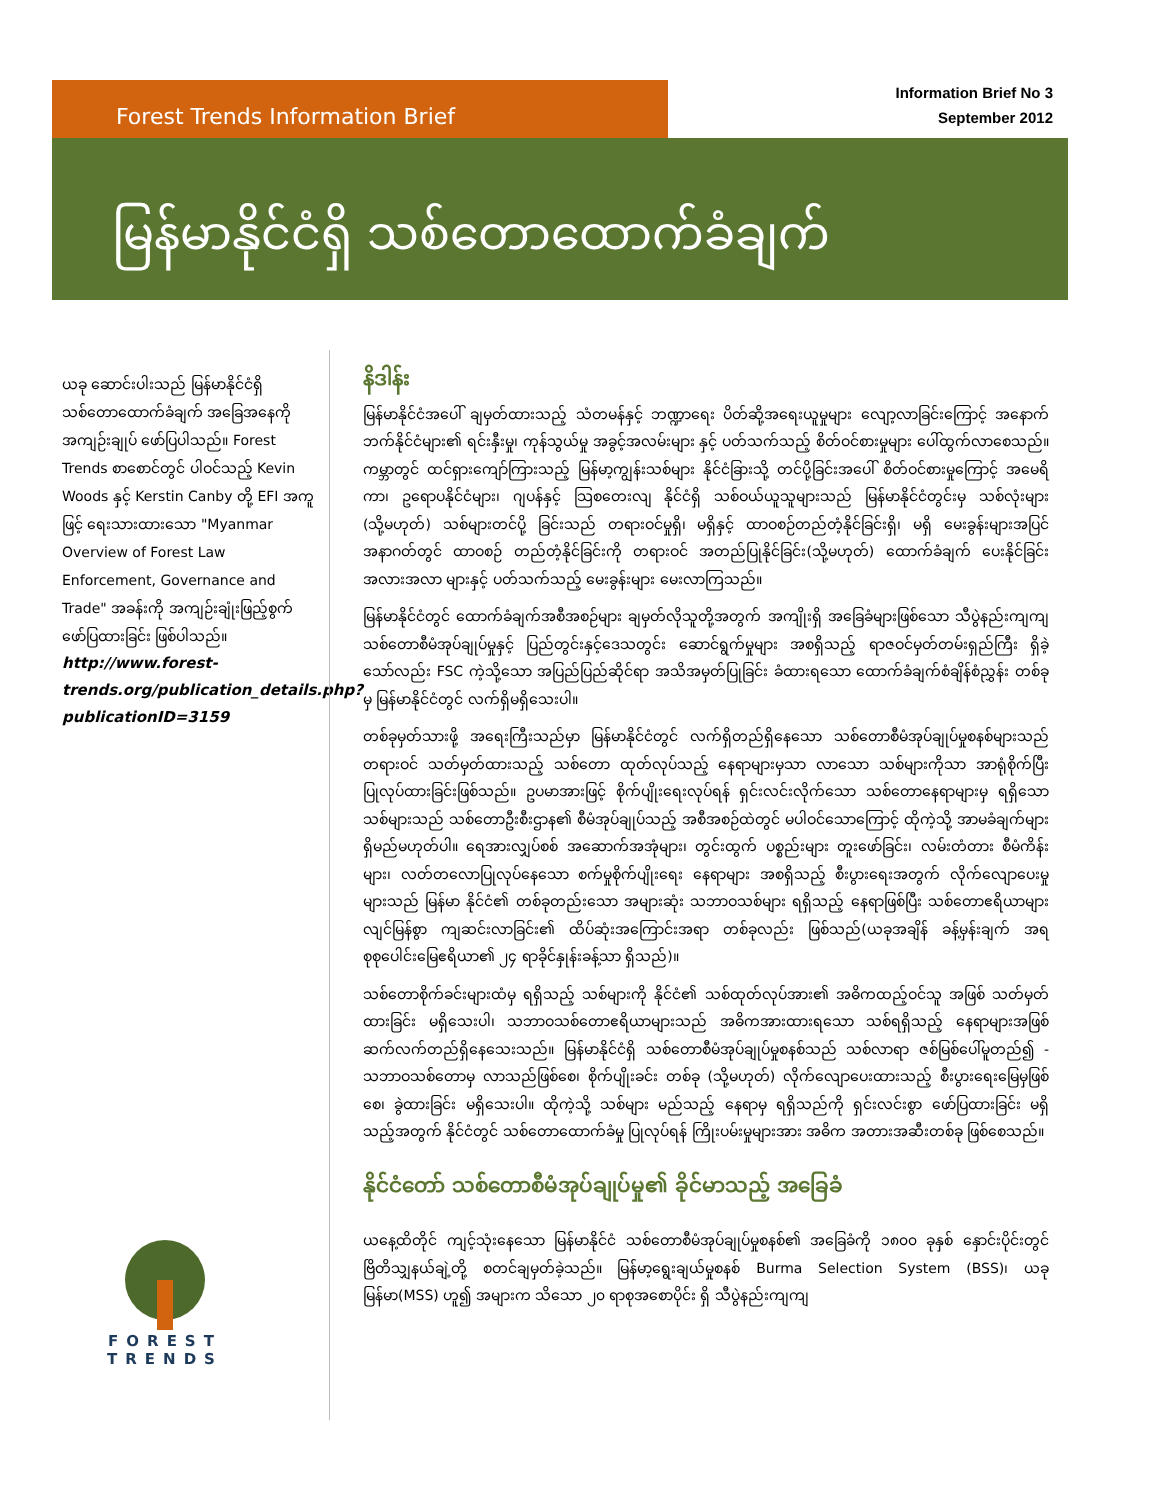Forest Trends Information Brief
Information Brief No 3
September 2012
မြန်မာနိုင်ငံရှိ သစ်တောထောက်ခံချက်
ယခု ဆောင်းပါးသည် မြန်မာနိုင်ငံရှိ သစ်တောထောက်ခံချက် အခြေအနေကို အကျဉ်းချုပ် ဖော်ပြပါသည်။ Forest Trends စာစောင်တွင် ပါဝင်သည့် Kevin Woods နှင့် Kerstin Canby တို့ EFI အကူဖြင့် ရေးသားထားသော "Myanmar Overview of Forest Law Enforcement, Governance and Trade" အခန်းကို အကျဉ်းချုံးဖြည့်စွက် ဖော်ပြထားခြင်း ဖြစ်ပါသည်။
http://www.forest-trends.org/publication_details.php?publicationID=3159
နိဒါန်း
မြန်မာနိုင်ငံအပေါ် ချမှတ်ထားသည့် သံတမန်နှင့် ဘဏ္ဍာရေး ပိတ်ဆို့အရေးယူမှုများ လျော့လာခြင်းကြောင့် အနောက်ဘက်နိုင်ငံများ၏ ရင်းနှီးမှု၊ ကုန်သွယ်မှု အခွင့်အလမ်းများ နှင့် ပတ်သက်သည့် စိတ်ဝင်စားမှုများ ပေါ်ထွက်လာစေသည်။ ကမ္ဘာတွင် ထင်ရှားကျော်ကြားသည့် မြန်မာ့ကျွန်းသစ်များ နိုင်ငံခြားသို့ တင်ပို့ခြင်းအပေါ် စိတ်ဝင်စားမှုကြောင့် အမေရိကာ၊ ဥရောပနိုင်ငံများ၊ ဂျပန်နှင့် သြစတေးလျ နိုင်ငံရှိ သစ်ဝယ်ယူသူများသည် မြန်မာနိုင်ငံတွင်းမှ သစ်လုံးများ (သို့မဟုတ်) သစ်များတင်ပို့ ခြင်းသည် တရားဝင်မှုရှိ၊ မရှိနှင့် ထာဝစဉ်တည်တံ့နိုင်ခြင်းရှိ၊ မရှိ မေးခွန်းများအပြင် အနာဂတ်တွင် ထာဝစဉ် တည်တံ့နိုင်ခြင်းကို တရားဝင် အတည်ပြုနိုင်ခြင်း(သို့မဟုတ်) ထောက်ခံချက် ပေးနိုင်ခြင်း အလားအလာ များနှင့် ပတ်သက်သည့် မေးခွန်းများ မေးလာကြသည်။
မြန်မာနိုင်ငံတွင် ထောက်ခံချက်အစီအစဉ်များ ချမှတ်လိုသူတို့အတွက် အကျိုးရှိ အခြေခံများဖြစ်သော သီပွဲနည်းကျကျ သစ်တောစီမံအုပ်ချုပ်မှုနှင့် ပြည်တွင်းနှင့်ဒေသတွင်း ဆောင်ရွက်မှုများ အစရှိသည့် ရာဇဝင်မှတ်တမ်းရှည်ကြီး ရှိခဲ့သော်လည်း FSC ကဲ့သို့သော အပြည်ပြည်ဆိုင်ရာ အသိအမှတ်ပြုခြင်း ခံထားရသော ထောက်ခံချက်စံချိန်စံညွှန်း တစ်ခုမှ မြန်မာနိုင်ငံတွင် လက်ရှိမရှိသေးပါ။
တစ်ခုမှတ်သားဖို့ အရေးကြီးသည်မှာ မြန်မာနိုင်ငံတွင် လက်ရှိတည်ရှိနေသော သစ်တောစီမံအုပ်ချုပ်မှုစနစ်များသည် တရားဝင် သတ်မှတ်ထားသည့် သစ်တော ထုတ်လုပ်သည့် နေရာများမှသာ လာသော သစ်များကိုသာ အာရုံစိုက်ပြီး ပြုလုပ်ထားခြင်းဖြစ်သည်။ ဥပမာအားဖြင့် စိုက်ပျိုးရေးလုပ်ရန် ရှင်းလင်းလိုက်သော သစ်တောနေရာများမှ ရရှိသော သစ်များသည် သစ်တောဦးစီးဌာန၏ စီမံအုပ်ချုပ်သည့် အစီအစဉ်ထဲတွင် မပါဝင်သောကြောင့် ထိုကဲ့သို့ အာမခံချက်များ ရှိမည်မဟုတ်ပါ။ ရေအားလျှပ်စစ် အဆောက်အအုံများ၊ တွင်းထွက် ပစ္စည်းများ တူးဖော်ခြင်း၊ လမ်းတံတား စီမံကိန်းများ၊ လတ်တလောပြုလုပ်နေသော စက်မှုစိုက်ပျိုးရေး နေရာများ အစရှိသည့် စီးပွားရေးအတွက် လိုက်လျောပေးမှုများသည် မြန်မာ နိုင်ငံ၏ တစ်ခုတည်းသော အများဆုံး သဘာဝသစ်များ ရရှိသည့် နေရာဖြစ်ပြီး သစ်တောဧရိယာများ လျင်မြန်စွာ ကျဆင်းလာခြင်း၏ ထိပ်ဆုံးအကြောင်းအရာ တစ်ခုလည်း ဖြစ်သည်(ယခုအချိန် ခန့်မှန်းချက် အရ စုစုပေါင်းမြေဧရိယာ၏ ၂၄ ရာခိုင်နှုန်းခန့်သာ ရှိသည်)။
သစ်တောစိုက်ခင်းများထံမှ ရရှိသည့် သစ်များကို နိုင်ငံ၏ သစ်ထုတ်လုပ်အား၏ အဓိကထည့်ဝင်သူ အဖြစ် သတ်မှတ်ထားခြင်း မရှိသေးပါ၊ သဘာဝသစ်တောဧရိယာများသည် အဓိကအားထားရသော သစ်ရရှိသည့် နေရာများအဖြစ် ဆက်လက်တည်ရှိနေသေးသည်။ မြန်မာနိုင်ငံရှိ သစ်တောစီမံအုပ်ချုပ်မှုစနစ်သည် သစ်လာရာ ဇစ်မြစ်ပေါ်မူတည်၍ - သဘာဝသစ်တောမှ လာသည်ဖြစ်စေ၊ စိုက်ပျိုးခင်း တစ်ခု (သို့မဟုတ်) လိုက်လျောပေးထားသည့် စီးပွားရေးမြေမှဖြစ်စေ၊ ခွဲထားခြင်း မရှိသေးပါ။ ထိုကဲ့သို့ သစ်များ မည်သည့် နေရာမှ ရရှိသည်ကို ရှင်းလင်းစွာ ဖော်ပြထားခြင်း မရှိသည့်အတွက် နိုင်ငံတွင် သစ်တောထောက်ခံမှု ပြုလုပ်ရန် ကြိုးပမ်းမှုများအား အဓိက အတားအဆီးတစ်ခု ဖြစ်စေသည်။
နိုင်ငံတော် သစ်တောစီမံအုပ်ချုပ်မှု၏ ခိုင်မာသည့် အခြေခံ
ယနေ့ထိတိုင် ကျင့်သုံးနေသော မြန်မာနိုင်ငံ သစ်တောစီမံအုပ်ချုပ်မှုစနစ်၏ အခြေခံကို ၁၈၀၀ ခုနှစ် နှောင်းပိုင်းတွင် ဗြိတိသျှနယ်ချဲ့တို့ စတင်ချမှတ်ခဲ့သည်။ မြန်မာ့ရွေးချယ်မှုစနစ် Burma Selection System (BSS)၊ ယခု မြန်မာ(MSS) ဟူ၍ အများက သိသော ၂၀ ရာစုအစောပိုင်း ရှိ သီပွဲနည်းကျကျ
FOREST
TRENDS